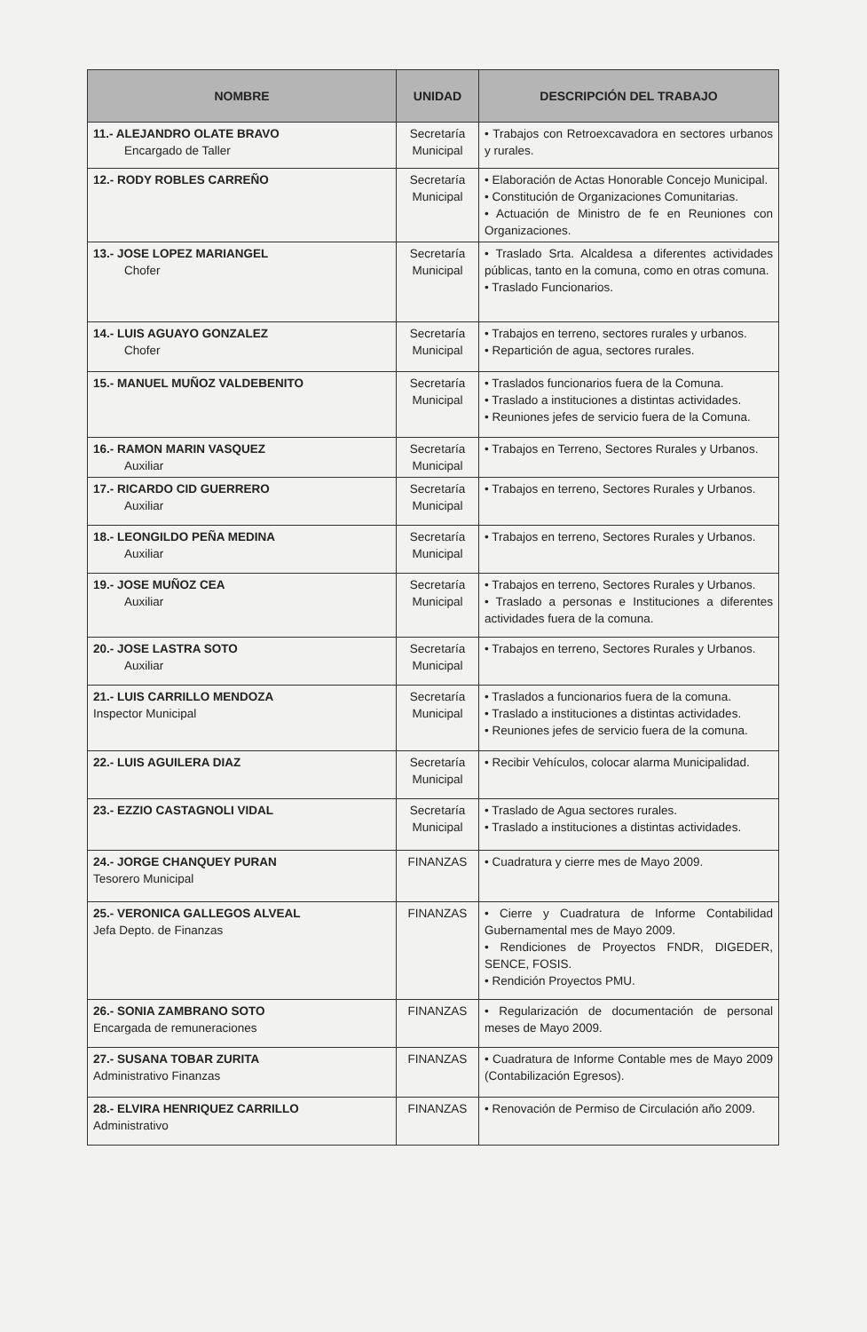| NOMBRE | UNIDAD | DESCRIPCIÓN DEL TRABAJO |
| --- | --- | --- |
| 11.- ALEJANDRO OLATE BRAVO Encargado de Taller | Secretaría Municipal | • Trabajos con Retroexcavadora en sectores urbanos y rurales. |
| 12.- RODY ROBLES CARREÑO | Secretaría Municipal | • Elaboración de Actas Honorable Concejo Municipal. • Constitución de Organizaciones Comunitarias. • Actuación de Ministro de fe en Reuniones con Organizaciones. |
| 13.- JOSE LOPEZ MARIANGEL Chofer | Secretaría Municipal | • Traslado Srta. Alcaldesa a diferentes actividades públicas, tanto en la comuna, como en otras comuna. • Traslado Funcionarios. |
| 14.- LUIS AGUAYO GONZALEZ Chofer | Secretaría Municipal | • Trabajos en terreno, sectores rurales y urbanos. • Repartición de agua, sectores rurales. |
| 15.- MANUEL MUÑOZ VALDEBENITO | Secretaría Municipal | • Traslados funcionarios fuera de la Comuna. • Traslado a instituciones a distintas actividades. • Reuniones jefes de servicio fuera de la Comuna. |
| 16.- RAMON MARIN VASQUEZ Auxiliar | Secretaría Municipal | • Trabajos en Terreno, Sectores Rurales y Urbanos. |
| 17.- RICARDO CID GUERRERO Auxiliar | Secretaría Municipal | • Trabajos en terreno, Sectores Rurales y Urbanos. |
| 18.- LEONGILDO PEÑA MEDINA Auxiliar | Secretaría Municipal | • Trabajos en terreno, Sectores Rurales y Urbanos. |
| 19.- JOSE MUÑOZ CEA Auxiliar | Secretaría Municipal | • Trabajos en terreno, Sectores Rurales y Urbanos. • Traslado a personas e Instituciones a diferentes actividades fuera de la comuna. |
| 20.- JOSE LASTRA SOTO Auxiliar | Secretaría Municipal | • Trabajos en terreno, Sectores Rurales y Urbanos. |
| 21.- LUIS CARRILLO MENDOZA Inspector Municipal | Secretaría Municipal | • Traslados a funcionarios fuera de la comuna. • Traslado a instituciones a distintas actividades. • Reuniones jefes de servicio fuera de la comuna. |
| 22.- LUIS AGUILERA DIAZ | Secretaría Municipal | • Recibir Vehículos, colocar alarma Municipalidad. |
| 23.- EZZIO CASTAGNOLI VIDAL | Secretaría Municipal | • Traslado de Agua sectores rurales. • Traslado a instituciones a distintas actividades. |
| 24.- JORGE CHANQUEY PURAN Tesorero Municipal | FINANZAS | • Cuadratura y cierre mes de Mayo 2009. |
| 25.- VERONICA GALLEGOS ALVEAL Jefa Depto. de Finanzas | FINANZAS | • Cierre y Cuadratura de Informe Contabilidad Gubernamental mes de Mayo 2009. • Rendiciones de Proyectos FNDR, DIGEDER, SENCE, FOSIS. • Rendición Proyectos PMU. |
| 26.- SONIA ZAMBRANO SOTO Encargada de remuneraciones | FINANZAS | • Regularización de documentación de personal meses de Mayo 2009. |
| 27.- SUSANA TOBAR ZURITA Administrativo Finanzas | FINANZAS | • Cuadratura de Informe Contable mes de Mayo 2009 (Contabilización Egresos). |
| 28.- ELVIRA HENRIQUEZ CARRILLO Administrativo | FINANZAS | • Renovación de Permiso de Circulación año 2009. |